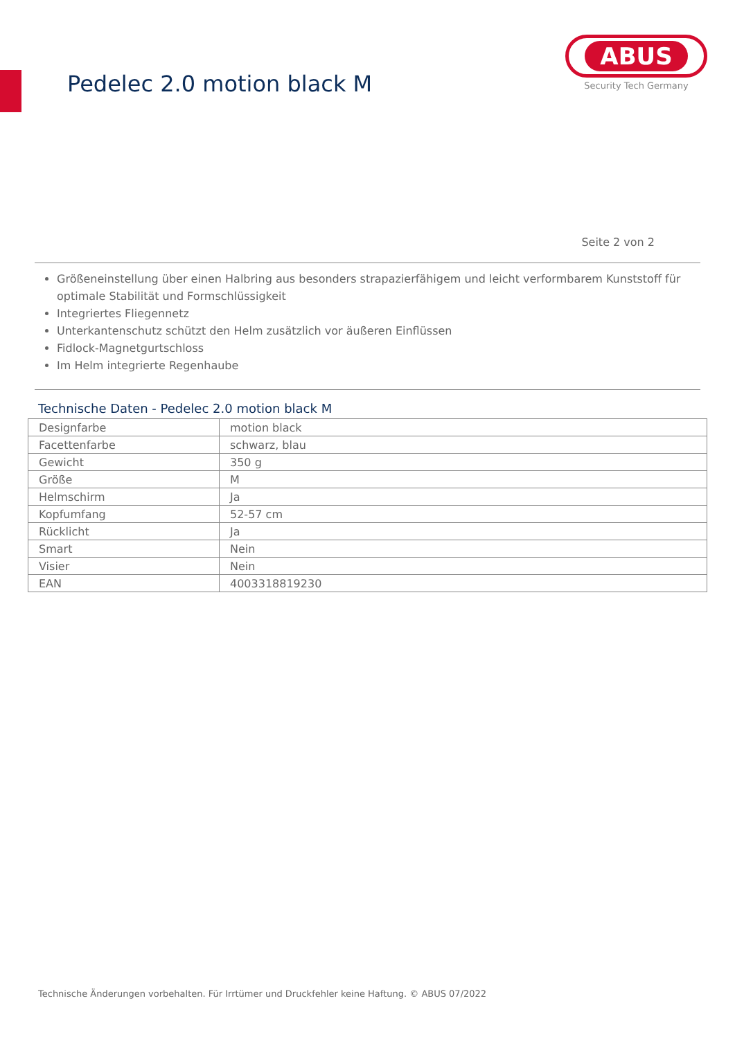Pedelec 2.0 motion black M
ABUS
Security Tech Germany
Seite 2 von 2
Größeneinstellung über einen Halbring aus besonders strapazierfähigem und leicht verformbarem Kunststoff für optimale Stabilität und Formschlüssigkeit
Integriertes Fliegennetz
Unterkantenschutz schützt den Helm zusätzlich vor äußeren Einflüssen
Fidlock-Magnetgurtschloss
Im Helm integrierte Regenhaube
Technische Daten - Pedelec 2.0 motion black M
| Designfarbe | motion black |
| Facettenfarbe | schwarz, blau |
| Gewicht | 350 g |
| Größe | M |
| Helmschirm | Ja |
| Kopfumfang | 52-57 cm |
| Rücklicht | Ja |
| Smart | Nein |
| Visier | Nein |
| EAN | 4003318819230 |
Technische Änderungen vorbehalten. Für Irrtümer und Druckfehler keine Haftung. © ABUS 07/2022